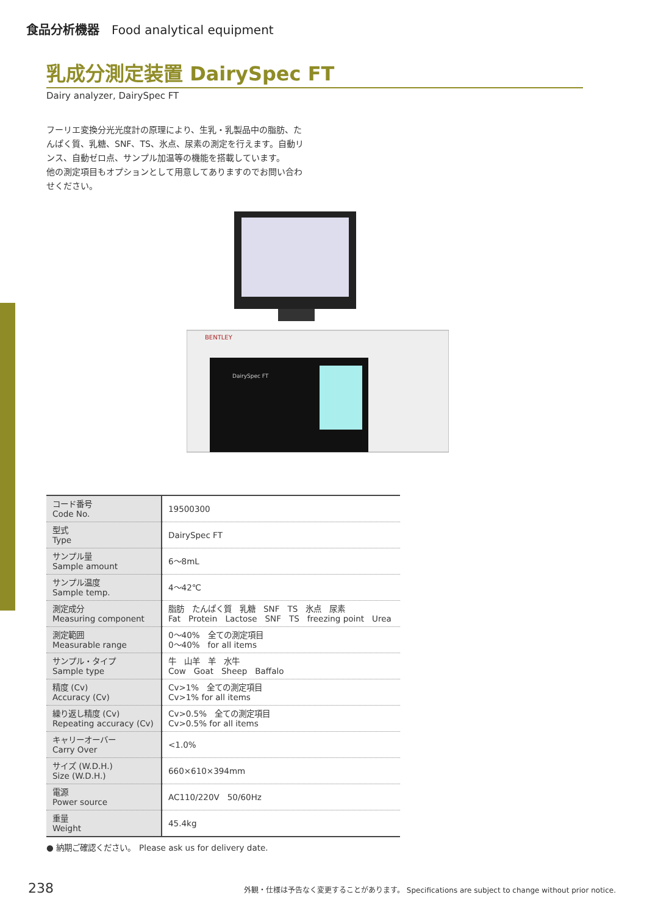食品分析機器　Food analytical equipment
乳成分測定装置 DairySpec FT
Dairy analyzer, DairySpec FT
フーリエ変換分光光度計の原理により、生乳・乳製品中の脂肪、たんぱく質、乳糖、SNF、TS、氷点、尿素の測定を行えます。自動リンス、自動ゼロ点、サンプル加温等の機能を搭載しています。
他の測定項目もオプションとして用意してありますのでお問い合わせください。
BENTLEY
DairySpec FT
| コード番号 Code No. | 19500300 |
| 型式 Type | DairySpec FT |
| サンプル量 Sample amount | 6～8mL |
| サンプル温度 Sample temp. | 4～42℃ |
| 測定成分 Measuring component | 脂肪 たんぱく質 乳糖 SNF TS 氷点 尿素 Fat Protein Lactose SNF TS freezing point Urea |
| 測定範囲 Measurable range | 0～40% 全ての測定項目 0～40% for all items |
| サンプル・タイプ Sample type | 牛 山羊 羊 水牛 Cow Goat Sheep Baffalo |
| 精度 (Cv) Accuracy (Cv) | Cv>1% 全ての測定項目 Cv>1% for all items |
| 繰り返し精度 (Cv) Repeating accuracy (Cv) | Cv>0.5% 全ての測定項目 Cv>0.5% for all items |
| キャリーオーバー Carry Over | <1.0% |
| サイズ (W.D.H.) Size (W.D.H.) | 660×610×394mm |
| 電源 Power source | AC110/220V 50/60Hz |
| 重量 Weight | 45.4kg |
● 納期ご確認ください。　Please ask us for delivery date.
238 外観・仕様は予告なく変更することがあります。 Specifications are subject to change without prior notice.